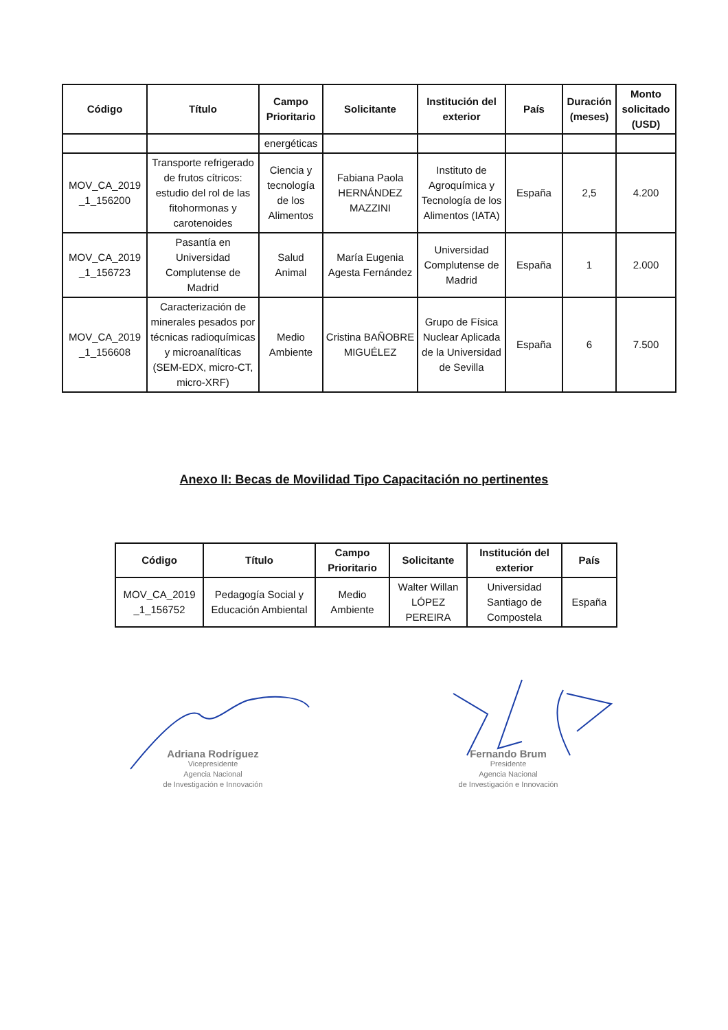| Código | Título | Campo Prioritario | Solicitante | Institución del exterior | País | Duración (meses) | Monto solicitado (USD) |
| --- | --- | --- | --- | --- | --- | --- | --- |
| | | energéticas | | | | | |
| MOV_CA_2019 _1_156200 | Transporte refrigerado de frutos cítricos: estudio del rol de las fitohormonas y carotenoides | Ciencia y tecnología de los Alimentos | Fabiana Paola HERNÁNDEZ MAZZINI | Instituto de Agroquímica y Tecnología de los Alimentos (IATA) | España | 2,5 | 4.200 |
| MOV_CA_2019 _1_156723 | Pasantía en Universidad Complutense de Madrid | Salud Animal | María Eugenia Agesta Fernández | Universidad Complutense de Madrid | España | 1 | 2.000 |
| MOV_CA_2019 _1_156608 | Caracterización de minerales pesados por técnicas radioquímicas y microanalíticas (SEM-EDX, micro-CT, micro-XRF) | Medio Ambiente | Cristina BAÑOBRE MIGUÉLEZ | Grupo de Física Nuclear Aplicada de la Universidad de Sevilla | España | 6 | 7.500 |
Anexo II: Becas de Movilidad Tipo Capacitación no pertinentes
| Código | Título | Campo Prioritario | Solicitante | Institución del exterior | País |
| --- | --- | --- | --- | --- | --- |
| MOV_CA_2019 _1_156752 | Pedagogía Social y Educación Ambiental | Medio Ambiente | Walter Willan LÓPEZ PEREIRA | Universidad Santiago de Compostela | España |
Adriana Rodríguez
Vicepresidente
Agencia Nacional
de Investigación e Innovación
Fernando Brum
Presidente
Agencia Nacional
de Investigación e Innovación